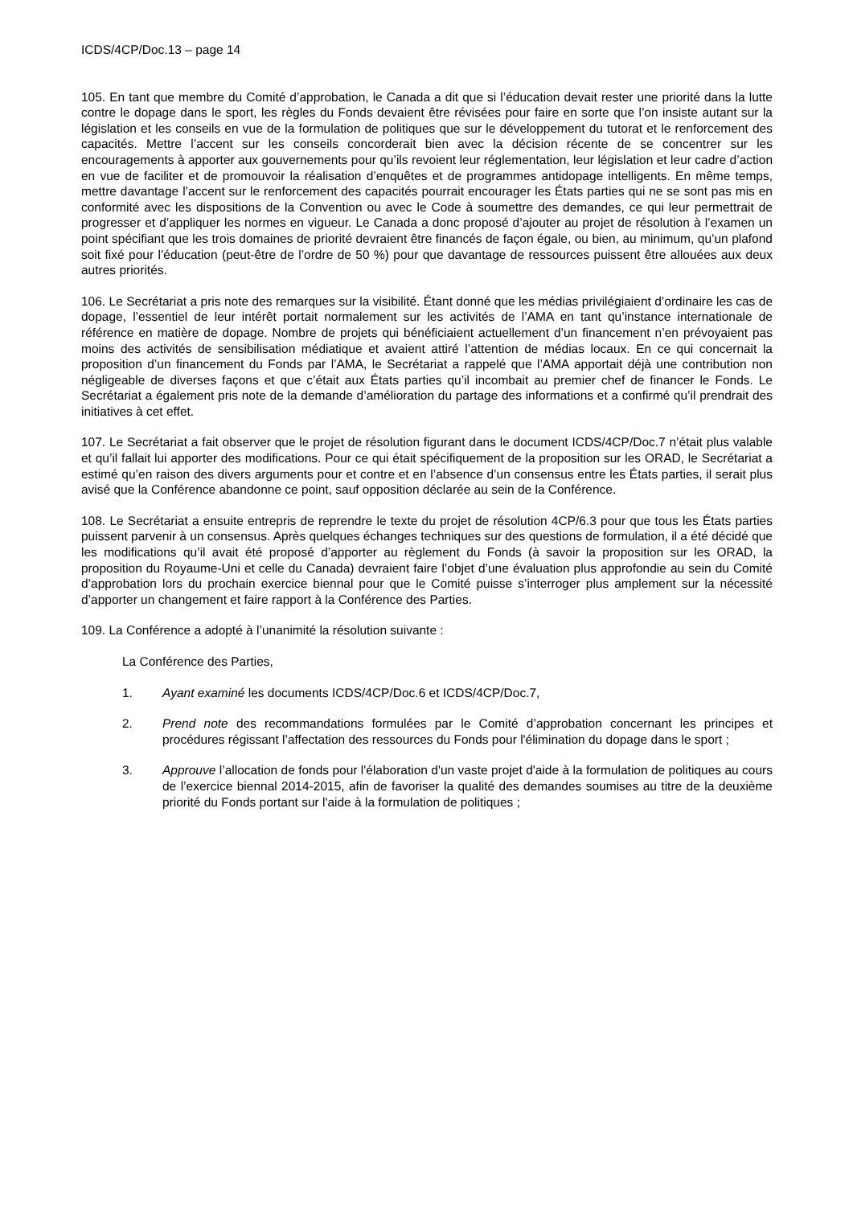ICDS/4CP/Doc.13 – page 14
105. En tant que membre du Comité d’approbation, le Canada a dit que si l’éducation devait rester une priorité dans la lutte contre le dopage dans le sport, les règles du Fonds devaient être révisées pour faire en sorte que l’on insiste autant sur la législation et les conseils en vue de la formulation de politiques que sur le développement du tutorat et le renforcement des capacités. Mettre l’accent sur les conseils concorderait bien avec la décision récente de se concentrer sur les encouragements à apporter aux gouvernements pour qu’ils revoient leur réglementation, leur législation et leur cadre d’action en vue de faciliter et de promouvoir la réalisation d’enquêtes et de programmes antidopage intelligents. En même temps, mettre davantage l’accent sur le renforcement des capacités pourrait encourager les États parties qui ne se sont pas mis en conformité avec les dispositions de la Convention ou avec le Code à soumettre des demandes, ce qui leur permettrait de progresser et d’appliquer les normes en vigueur. Le Canada a donc proposé d’ajouter au projet de résolution à l’examen un point spécifiant que les trois domaines de priorité devraient être financés de façon égale, ou bien, au minimum, qu’un plafond soit fixé pour l’éducation (peut-être de l’ordre de 50 %) pour que davantage de ressources puissent être allouées aux deux autres priorités.
106. Le Secrétariat a pris note des remarques sur la visibilité. Étant donné que les médias privilégiaient d’ordinaire les cas de dopage, l’essentiel de leur intérêt portait normalement sur les activités de l’AMA en tant qu’instance internationale de référence en matière de dopage. Nombre de projets qui bénéficiaient actuellement d’un financement n’en prévoyaient pas moins des activités de sensibilisation médiatique et avaient attiré l’attention de médias locaux. En ce qui concernait la proposition d’un financement du Fonds par l’AMA, le Secrétariat a rappelé que l’AMA apportait déjà une contribution non négligeable de diverses façons et que c’était aux États parties qu’il incombait au premier chef de financer le Fonds. Le Secrétariat a également pris note de la demande d’amélioration du partage des informations et a confirmé qu’il prendrait des initiatives à cet effet.
107. Le Secrétariat a fait observer que le projet de résolution figurant dans le document ICDS/4CP/Doc.7 n’était plus valable et qu’il fallait lui apporter des modifications. Pour ce qui était spécifiquement de la proposition sur les ORAD, le Secrétariat a estimé qu’en raison des divers arguments pour et contre et en l’absence d’un consensus entre les États parties, il serait plus avisé que la Conférence abandonne ce point, sauf opposition déclarée au sein de la Conférence.
108. Le Secrétariat a ensuite entrepris de reprendre le texte du projet de résolution 4CP/6.3 pour que tous les États parties puissent parvenir à un consensus. Après quelques échanges techniques sur des questions de formulation, il a été décidé que les modifications qu’il avait été proposé d’apporter au règlement du Fonds (à savoir la proposition sur les ORAD, la proposition du Royaume-Uni et celle du Canada) devraient faire l’objet d’une évaluation plus approfondie au sein du Comité d’approbation lors du prochain exercice biennal pour que le Comité puisse s’interroger plus amplement sur la nécessité d’apporter un changement et faire rapport à la Conférence des Parties.
109. La Conférence a adopté à l’unanimité la résolution suivante :
La Conférence des Parties,
1. Ayant examiné les documents ICDS/4CP/Doc.6 et ICDS/4CP/Doc.7,
2. Prend note des recommandations formulées par le Comité d’approbation concernant les principes et procédures régissant l’affectation des ressources du Fonds pour l'élimination du dopage dans le sport ;
3. Approuve l’allocation de fonds pour l'élaboration d'un vaste projet d'aide à la formulation de politiques au cours de l’exercice biennal 2014-2015, afin de favoriser la qualité des demandes soumises au titre de la deuxième priorité du Fonds portant sur l'aide à la formulation de politiques ;